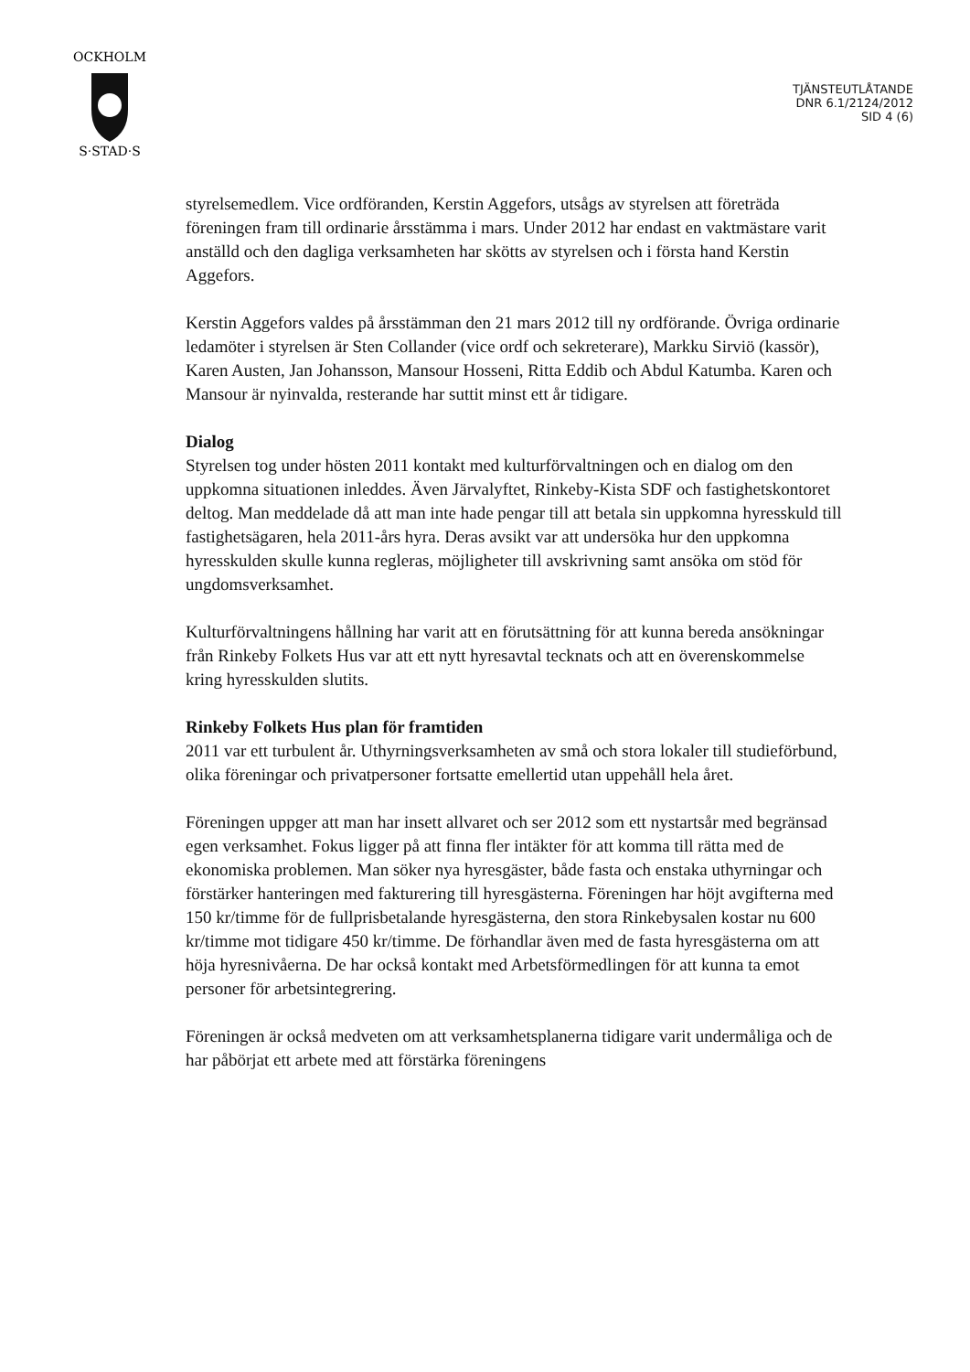OCKHOLM
S·STAD·S
TJÄNSTEUTLÅTANDE
DNR 6.1/2124/2012
SID 4 (6)
styrelsemedlem. Vice ordföranden, Kerstin Aggefors, utsågs av styrelsen att företräda föreningen fram till ordinarie årsstämma i mars. Under 2012 har endast en vaktmästare varit anställd och den dagliga verksamheten har skötts av styrelsen och i första hand Kerstin Aggefors.
Kerstin Aggefors valdes på årsstämman den 21 mars 2012 till ny ordförande. Övriga ordinarie ledamöter i styrelsen är Sten Collander (vice ordf och sekreterare), Markku Sirviö (kassör), Karen Austen, Jan Johansson, Mansour Hosseni, Ritta Eddib och Abdul Katumba. Karen och Mansour är nyinvalda, resterande har suttit minst ett år tidigare.
Dialog
Styrelsen tog under hösten 2011 kontakt med kulturförvaltningen och en dialog om den uppkomna situationen inleddes. Även Järvalyftet, Rinkeby-Kista SDF och fastighetskontoret deltog. Man meddelade då att man inte hade pengar till att betala sin uppkomna hyresskuld till fastighetsägaren, hela 2011-års hyra. Deras avsikt var att undersöka hur den uppkomna hyresskulden skulle kunna regleras, möjligheter till avskrivning samt ansöka om stöd för ungdomsverksamhet.
Kulturförvaltningens hållning har varit att en förutsättning för att kunna bereda ansökningar från Rinkeby Folkets Hus var att ett nytt hyresavtal tecknats och att en överenskommelse kring hyresskulden slutits.
Rinkeby Folkets Hus plan för framtiden
2011 var ett turbulent år. Uthyrningsverksamheten av små och stora lokaler till studieförbund, olika föreningar och privatpersoner fortsatte emellertid utan uppehåll hela året.
Föreningen uppger att man har insett allvaret och ser 2012 som ett nystartsår med begränsad egen verksamhet. Fokus ligger på att finna fler intäkter för att komma till rätta med de ekonomiska problemen. Man söker nya hyresgäster, både fasta och enstaka uthyrningar och förstärker hanteringen med fakturering till hyresgästerna. Föreningen har höjt avgifterna med 150 kr/timme för de fullprisbetalande hyresgästerna, den stora Rinkebysalen kostar nu 600 kr/timme mot tidigare 450 kr/timme. De förhandlar även med de fasta hyresgästerna om att höja hyresnivåerna. De har också kontakt med Arbetsförmedlingen för att kunna ta emot personer för arbetsintegrering.
Föreningen är också medveten om att verksamhetsplanerna tidigare varit undermåliga och de har påbörjat ett arbete med att förstärka föreningens